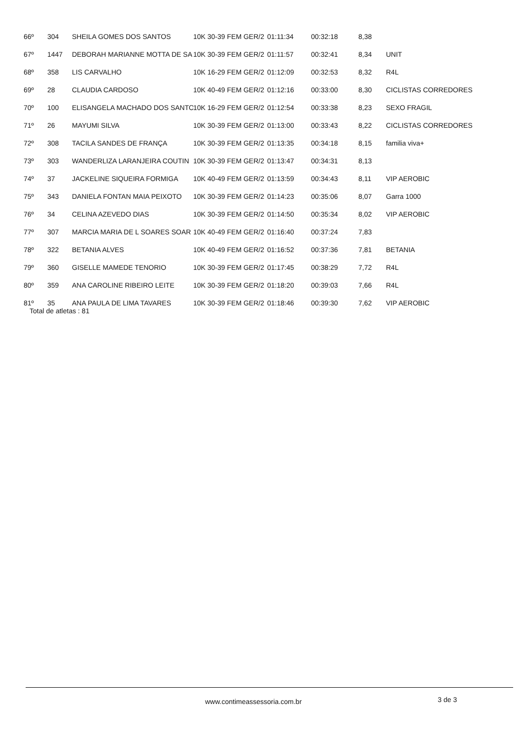| 66º | 304 | SHEILA GOMES DOS SANTOS | 10K 30-39 FEM GER/2 | 01:11:34 | 00:32:18 | 8,38 | |
| 67º | 1447 | DEBORAH MARIANNE MOTTA DE SA | 10K 30-39 FEM GER/2 | 01:11:57 | 00:32:41 | 8,34 | UNIT |
| 68º | 358 | LIS CARVALHO | 10K 16-29 FEM GER/2 | 01:12:09 | 00:32:53 | 8,32 | R4L |
| 69º | 28 | CLAUDIA CARDOSO | 10K 40-49 FEM GER/2 | 01:12:16 | 00:33:00 | 8,30 | CICLISTAS CORREDORES |
| 70º | 100 | ELISANGELA MACHADO DOS SANTO | 10K 16-29 FEM GER/2 | 01:12:54 | 00:33:38 | 8,23 | SEXO FRAGIL |
| 71º | 26 | MAYUMI SILVA | 10K 30-39 FEM GER/2 | 01:13:00 | 00:33:43 | 8,22 | CICLISTAS CORREDORES |
| 72º | 308 | TACILA SANDES DE FRANÇA | 10K 30-39 FEM GER/2 | 01:13:35 | 00:34:18 | 8,15 | familia viva+ |
| 73º | 303 | WANDERLIZA LARANJEIRA COUTIN | 10K 30-39 FEM GER/2 | 01:13:47 | 00:34:31 | 8,13 | |
| 74º | 37 | JACKELINE SIQUEIRA FORMIGA | 10K 40-49 FEM GER/2 | 01:13:59 | 00:34:43 | 8,11 | VIP AEROBIC |
| 75º | 343 | DANIELA FONTAN MAIA PEIXOTO | 10K 30-39 FEM GER/2 | 01:14:23 | 00:35:06 | 8,07 | Garra 1000 |
| 76º | 34 | CELINA AZEVEDO DIAS | 10K 30-39 FEM GER/2 | 01:14:50 | 00:35:34 | 8,02 | VIP AEROBIC |
| 77º | 307 | MARCIA MARIA DE L SOARES SOAR | 10K 40-49 FEM GER/2 | 01:16:40 | 00:37:24 | 7,83 | |
| 78º | 322 | BETANIA ALVES | 10K 40-49 FEM GER/2 | 01:16:52 | 00:37:36 | 7,81 | BETANIA |
| 79º | 360 | GISELLE MAMEDE TENORIO | 10K 30-39 FEM GER/2 | 01:17:45 | 00:38:29 | 7,72 | R4L |
| 80º | 359 | ANA CAROLINE RIBEIRO LEITE | 10K 30-39 FEM GER/2 | 01:18:20 | 00:39:03 | 7,66 | R4L |
| 81º | 35 | ANA PAULA DE LIMA TAVARES | 10K 30-39 FEM GER/2 | 01:18:46 | 00:39:30 | 7,62 | VIP AEROBIC |
Total de atletas : 81
www.contimeassessoria.com.br 3 de 3